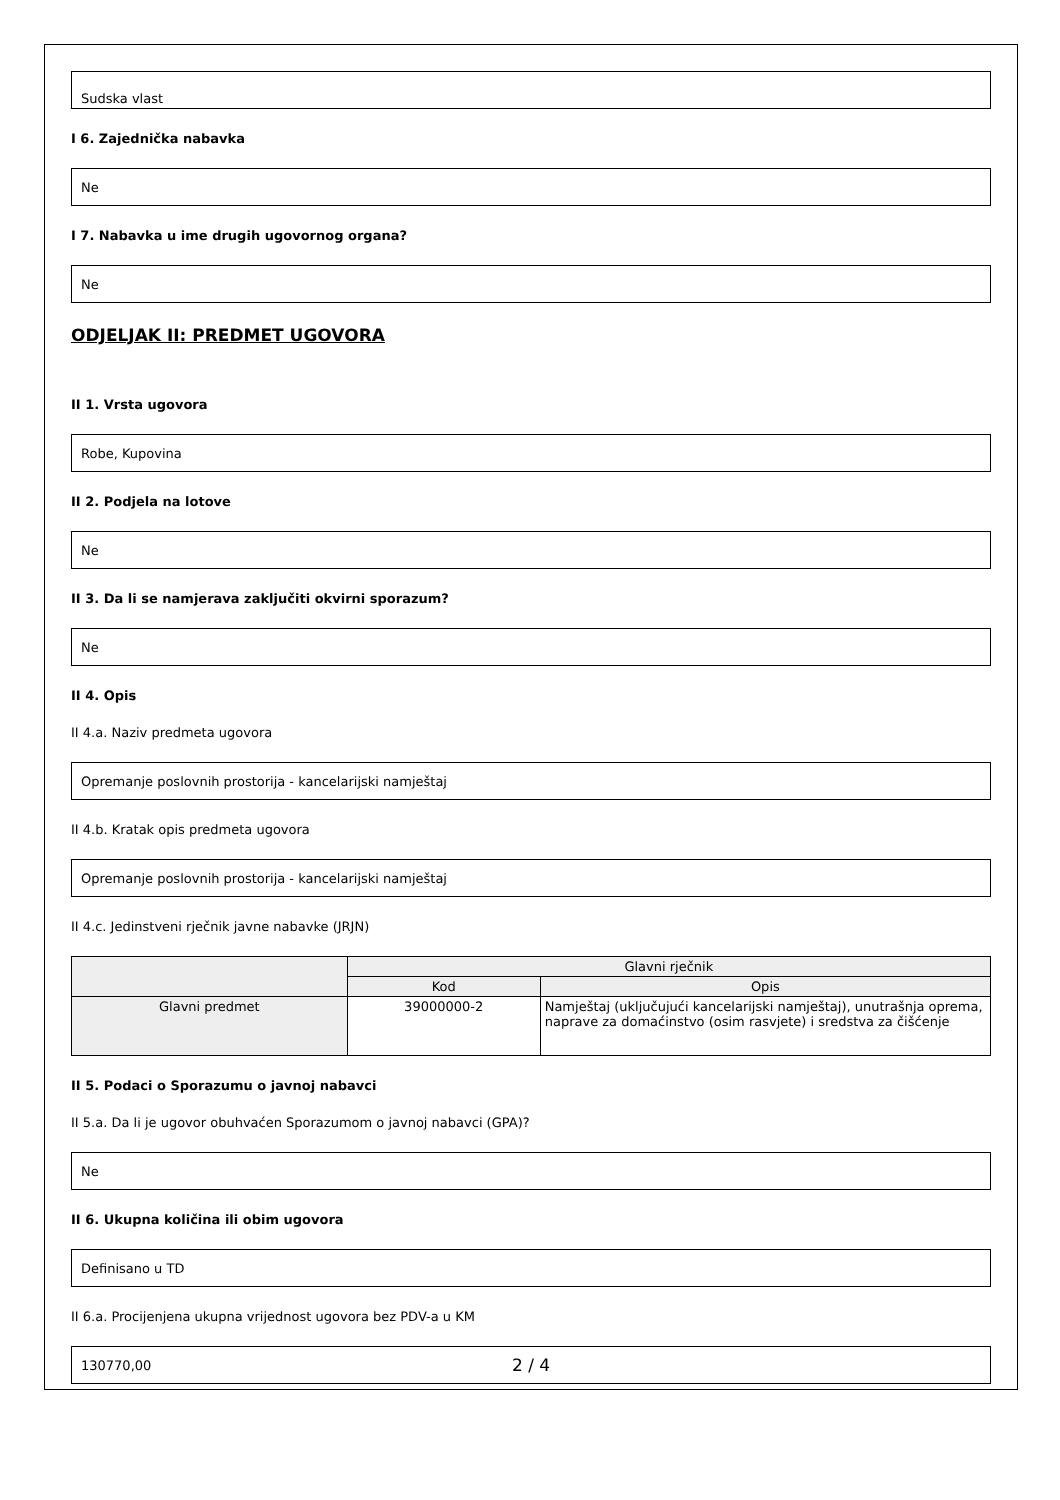Sudska vlast
I 6. Zajednička nabavka
Ne
I 7. Nabavka u ime drugih ugovornog organa?
Ne
ODJELJAK II: PREDMET UGOVORA
II 1. Vrsta ugovora
Robe, Kupovina
II 2. Podjela na lotove
Ne
II 3. Da li se namjerava zaključiti okvirni sporazum?
Ne
II 4. Opis
II 4.a. Naziv predmeta ugovora
Opremanje poslovnih prostorija - kancelarijski namještaj
II 4.b. Kratak opis predmeta ugovora
Opremanje poslovnih prostorija - kancelarijski namještaj
II 4.c. Jedinstveni rječnik javne nabavke (JRJN)
| | Glavni rječnik | |
| --- | --- | --- |
| | Kod | Opis |
| Glavni predmet | 39000000-2 | Namještaj (uključujući kancelarijski namještaj), unutrašnja oprema, naprave za domaćinstvo (osim rasvjete) i sredstva za čišćenje |
II 5. Podaci o Sporazumu o javnoj nabavci
II 5.a. Da li je ugovor obuhvaćen Sporazumom o javnoj nabavci (GPA)?
Ne
II 6. Ukupna količina ili obim ugovora
Definisano u TD
II 6.a. Procijenjena ukupna vrijednost ugovora bez PDV-a u KM
130770,00
2 / 4